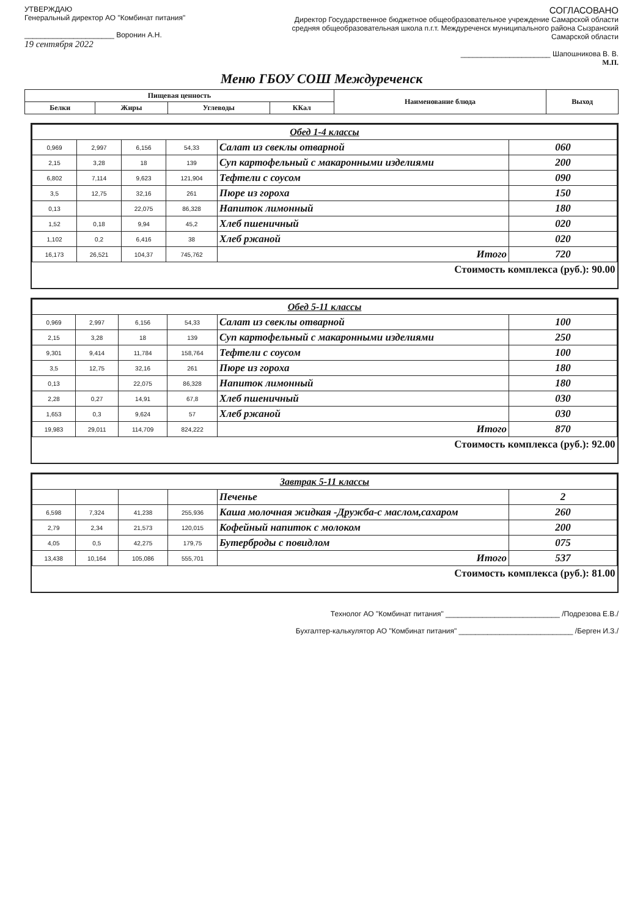УТВЕРЖДАЮ
Генеральный директор АО "Комбинат питания"
______________________ Воронин А.Н.
19 сентября 2022
СОГЛАСОВАНО
Директор Государственное бюджетное общеобразовательное учреждение Самарской области средняя общеобразовательная школа п.г.т. Междуреченск муниципального района Сызранский Самарской области
______________________ Шапошникова В. В.
М.П.
Меню ГБОУ СОШ Междуреченск
| Пищевая ценность | | | | Наименование блюда | Выход |
| --- | --- | --- | --- | --- | --- |
| Белки | Жиры | Углеводы | ККал | | |
| Обед 1-4 классы | | | | | |
| 0,969 | 2,997 | 6,156 | 54,33 | Салат из свеклы отварной | 060 |
| 2,15 | 3,28 | 18 | 139 | Суп картофельный с макаронными изделиями | 200 |
| 6,802 | 7,114 | 9,623 | 121,904 | Тефтели с соусом | 090 |
| 3,5 | 12,75 | 32,16 | 261 | Пюре из гороха | 150 |
| 0,13 | | 22,075 | 86,328 | Напиток лимонный | 180 |
| 1,52 | 0,18 | 9,94 | 45,2 | Хлеб пшеничный | 020 |
| 1,102 | 0,2 | 6,416 | 38 | Хлеб ржаной | 020 |
| 16,173 | 26,521 | 104,37 | 745,762 | Итого | 720 |
| Стоимость комплекса (руб.): 90.00 | | | | | |
| Обед 5-11 классы | | | | | |
| 0,969 | 2,997 | 6,156 | 54,33 | Салат из свеклы отварной | 100 |
| 2,15 | 3,28 | 18 | 139 | Суп картофельный с макаронными изделиями | 250 |
| 9,301 | 9,414 | 11,784 | 158,764 | Тефтели с соусом | 100 |
| 3,5 | 12,75 | 32,16 | 261 | Пюре из гороха | 180 |
| 0,13 | | 22,075 | 86,328 | Напиток лимонный | 180 |
| 2,28 | 0,27 | 14,91 | 67,8 | Хлеб пшеничный | 030 |
| 1,653 | 0,3 | 9,624 | 57 | Хлеб ржаной | 030 |
| 19,983 | 29,011 | 114,709 | 824,222 | Итого | 870 |
| Стоимость комплекса (руб.): 92.00 | | | | | |
| Завтрак 5-11 классы | | | | | |
| | | | | Печенье | 2 |
| 6,598 | 7,324 | 41,238 | 255,936 | Каша молочная жидкая -Дружба-с маслом,сахаром | 260 |
| 2,79 | 2,34 | 21,573 | 120,015 | Кофейный напиток с молоком | 200 |
| 4,05 | 0,5 | 42,275 | 179,75 | Бутерброды с повидлом | 075 |
| 13,438 | 10,164 | 105,086 | 555,701 | Итого | 537 |
| Стоимость комплекса (руб.): 81.00 | | | | | |
Технолог АО "Комбинат питания" ____________________________ /Подрезова Е.В./
Бухгалтер-калькулятор АО "Комбинат питания" ____________________________ /Берген И.З./